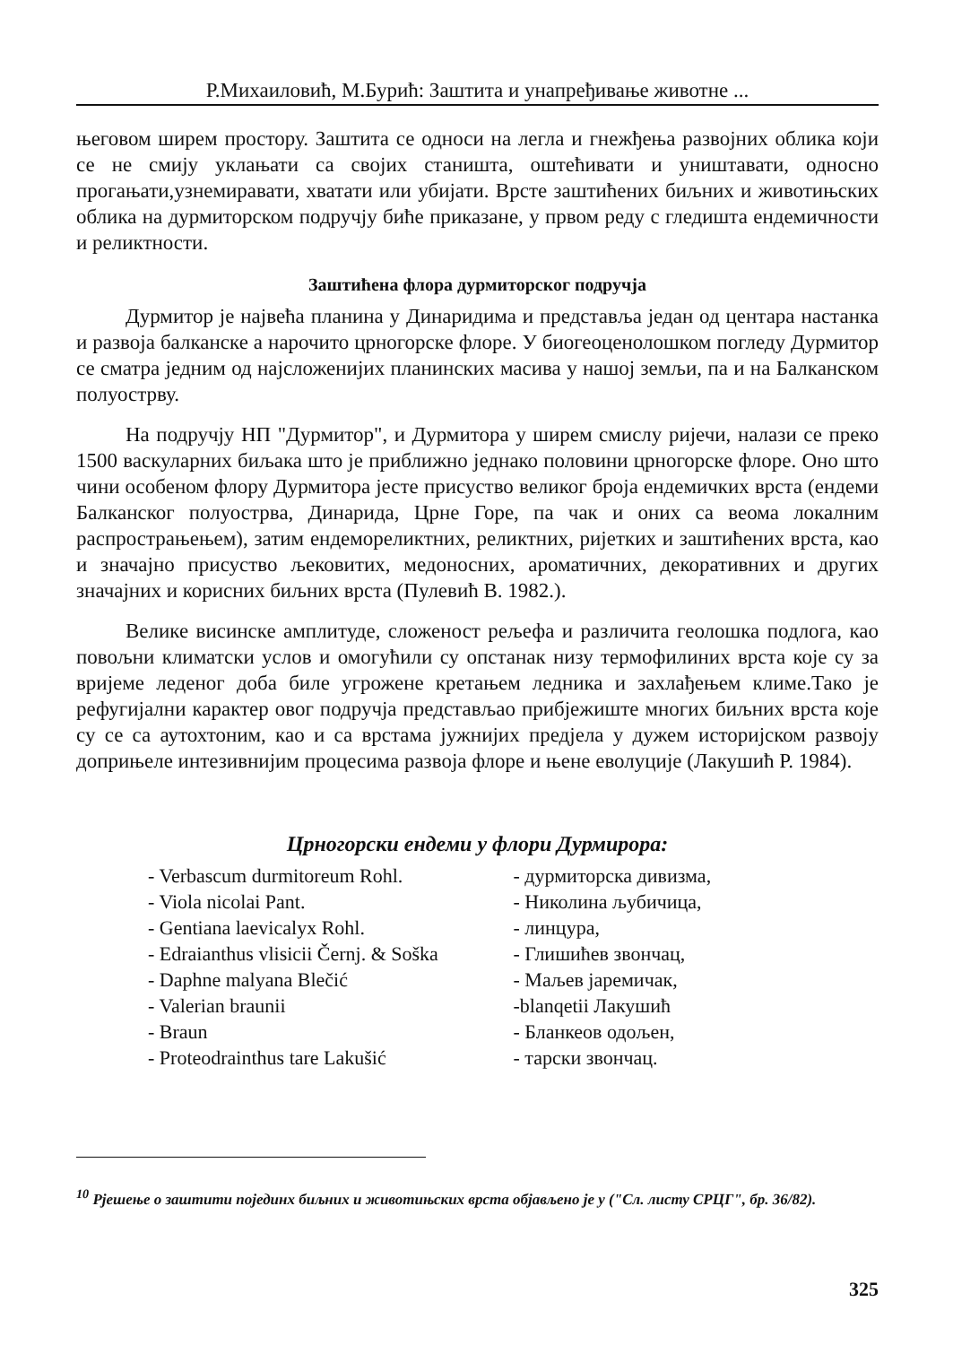Р.Михаиловић, М.Бурић: Заштита и унапређивање животне ...
његовом ширем простору. Заштита се односи на легла и гнежђења развојних облика који се не смију уклањати са својих станишта, оштећивати и уништавати, односно прогањати,узнемиравати, хватати или убијати. Врсте заштићених биљних и животињских облика на дурмиторском подручју биће приказане, у првом реду с гледишта ендемичности и реликтности.
Заштићена флора дурмиторског подручја
Дурмитор је највећа планина у Динаридима и представља један од центара настанка и развоја балканске а нарочито црногорске флоре. У биогеоценолошком погледу Дурмитор се сматра једним од најсложенијих планинских масива у нашој земљи, па и на Балканском полуострву.
На подручју НП "Дурмитор", и Дурмитора у ширем смислу ријечи, налази се преко 1500 васкуларних биљака што је приближно једнако половини црногорске флоре. Оно што чини особеном флору Дурмитора јесте присуство великог броја ендемичких врста (ендеми Балканског полуострва, Динарида, Црне Горе, па чак и оних са веома локалним распрострањењем), затим ендемореликтних, реликтних, ријетких и заштићених врста, као и значајно присуство љековитих, медоносних, ароматичних, декоративних и других значајних и корисних биљних врста (Пулевић В. 1982.).
Велике висинске амплитуде, сложеност рељефа и различита геолошка подлога, као повољни климатски услов и омогућили су опстанак низу термофилиних врста које су за вријеме леденог доба биле угрожене кретањем ледника и захлађењем климе.Тако је рефугијални карактер овог подручја представљао прибјежиште многих биљних врста које су се са аутохтоним, као и са врстама јужнијих предјела у дужем историјском развоју доприњеле интезивнијим процесима развоја флоре и њене еволуције (Лакушић Р. 1984).
Црногорски ендеми у флори Дурмирора:
- Verbascum durmitoreum Rohl.
- Viola nicolai Pant.
- Gentiana laevicalyx Rohl.
- Edraianthus vlisicii Černj. & Soška
- Daphne malyana Blečić
- Valerian braunii
- Braun
- Proteodrainthus tare Lakušić
- дурмиторска дивизма,
- Николина љубичица,
- линцура,
- Глишићев звончац,
- Маљев јаремичак,
-blanqetii Лакушић
- Бланкеов одољен,
- тарски звончац.
<sup>10</sup> Рјешење о заштити појединх биљних и животињских врста објављено је у ("Сл. листу СРЦГ", бр. 36/82).
325